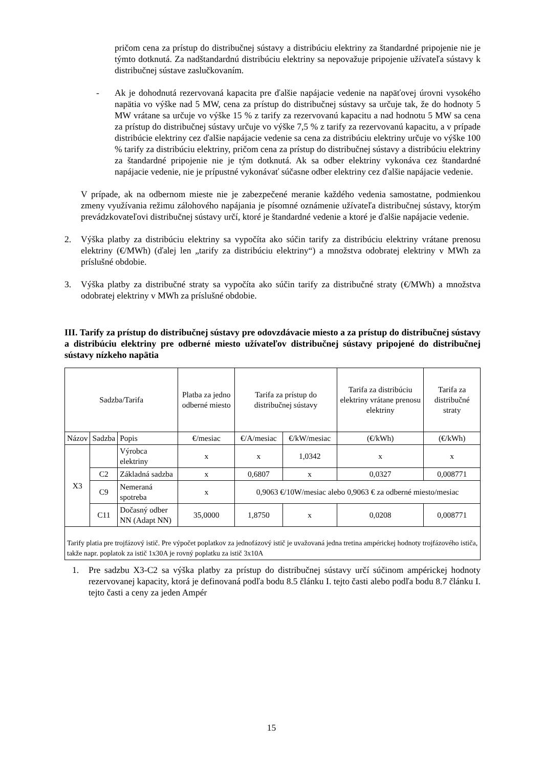pričom cena za prístup do distribučnej sústavy a distribúciu elektriny za štandardné pripojenie nie je týmto dotknutá. Za nadštandardnú distribúciu elektriny sa nepovažuje pripojenie užívateľa sústavy k distribučnej sústave zaslučkovaním.
- Ak je dohodnutá rezervovaná kapacita pre ďalšie napájacie vedenie na napäťovej úrovni vysokého napätia vo výške nad 5 MW, cena za prístup do distribučnej sústavy sa určuje tak, že do hodnoty 5 MW vrátane sa určuje vo výške 15 % z tarify za rezervovanú kapacitu a nad hodnotu 5 MW sa cena za prístup do distribučnej sústavy určuje vo výške 7,5 % z tarify za rezervovanú kapacitu, a v prípade distribúcie elektriny cez ďalšie napájacie vedenie sa cena za distribúciu elektriny určuje vo výške 100 % tarify za distribúciu elektriny, pričom cena za prístup do distribučnej sústavy a distribúciu elektriny za štandardné pripojenie nie je tým dotknutá. Ak sa odber elektriny vykonáva cez štandardné napájacie vedenie, nie je prípustné vykonávať súčasne odber elektriny cez ďalšie napájacie vedenie.
V prípade, ak na odbernom mieste nie je zabezpečené meranie každého vedenia samostatne, podmienkou zmeny využívania režimu zálohového napájania je písomné oznámenie užívateľa distribučnej sústavy, ktorým prevádzkovateľovi distribučnej sústavy určí, ktoré je štandardné vedenie a ktoré je ďalšie napájacie vedenie.
2. Výška platby za distribúciu elektriny sa vypočíta ako súčin tarify za distribúciu elektriny vrátane prenosu elektriny (€/MWh) (ďalej len „tarify za distribúciu elektriny“) a množstva odobratej elektriny v MWh za príslušné obdobie.
3. Výška platby za distribučné straty sa vypočíta ako súčin tarify za distribučné straty (€/MWh) a množstva odobratej elektriny v MWh za príslušné obdobie.
III. Tarify za prístup do distribučnej sústavy pre odovzdávacie miesto a za prístup do distribučnej sústavy a distribúciu elektriny pre odberné miesto užívateľov distribučnej sústavy pripojené do distribučnej sústavy nízkeho napätia
| Sadzba/Tarifa | | | Platba za jedno odberné miesto | Tarifa za prístup do distribučnej sústavy | | Tarifa za distribúciu elektriny vrátane prenosu elektriny | Tarifa za distribučné straty |
| --- | --- | --- | --- | --- | --- | --- | --- |
| Názov | Sadzba | Popis | €/mesiac | €/A/mesiac | €/kW/mesiac | (€/kWh) | (€/kWh) |
| X3 | | Výrobca elektriny | x | x | 1,0342 | x | x |
| | C2 | Základná sadzba | x | 0,6807 | x | 0,0327 | 0,008771 |
| | C9 | Nemeraná spotreba | x | 0,9063 €/10W/mesiac alebo 0,9063 € za odberné miesto/mesiac | | | |
| | C11 | Dočasný odber NN (Adapt NN) | 35,0000 | 1,8750 | x | 0,0208 | 0,008771 |
| Tarify platia pre trojfázový istič. Pre výpočet poplatkov za jednofázový istič je uvažovaná jedna tretina ampérickej hodnoty trojfázového ističa, takže napr. poplatok za istič 1x30A je rovný poplatku za istič 3x10A | | | | | | | |
1. Pre sadzbu X3-C2 sa výška platby za prístup do distribučnej sústavy určí súčinom ampérickej hodnoty rezervovanej kapacity, ktorá je definovaná podľa bodu 8.5 článku I. tejto časti alebo podľa bodu 8.7 článku I. tejto časti a ceny za jeden Ampér
15